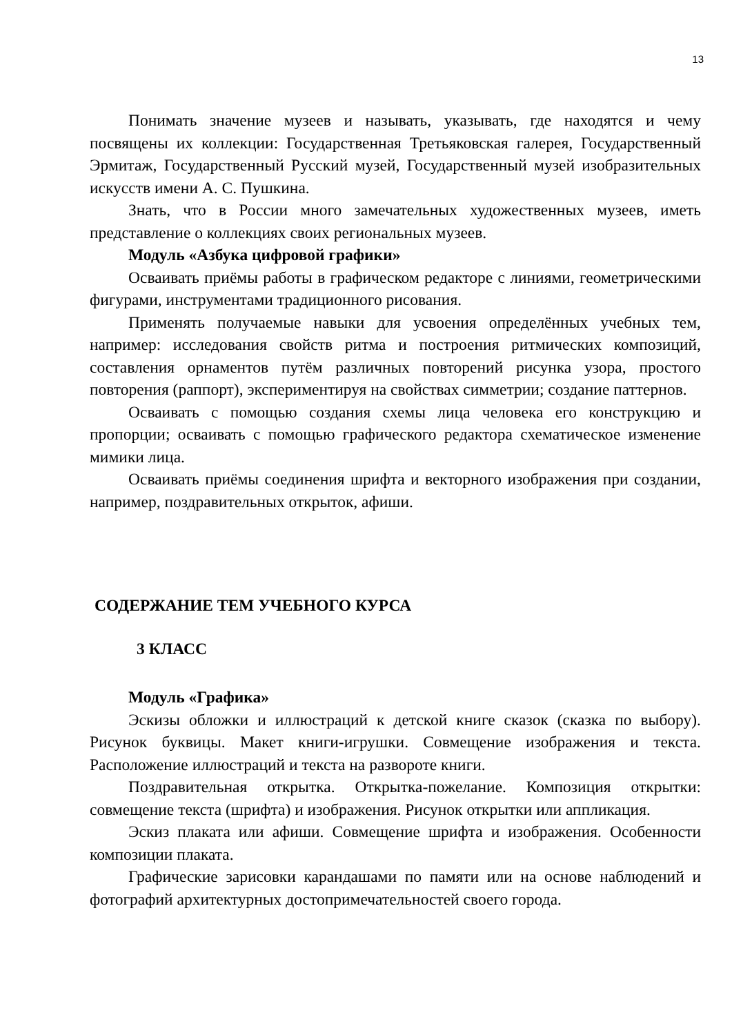13
Понимать значение музеев и называть, указывать, где находятся и чему посвящены их коллекции: Государственная Третьяковская галерея, Государственный Эрмитаж, Государственный Русский музей, Государственный музей изобразительных искусств имени А. С. Пушкина.
Знать, что в России много замечательных художественных музеев, иметь представление о коллекциях своих региональных музеев.
Модуль «Азбука цифровой графики»
Осваивать приёмы работы в графическом редакторе с линиями, геометрическими фигурами, инструментами традиционного рисования.
Применять получаемые навыки для усвоения определённых учебных тем, например: исследования свойств ритма и построения ритмических композиций, составления орнаментов путём различных повторений рисунка узора, простого повторения (раппорт), экспериментируя на свойствах симметрии; создание паттернов.
Осваивать с помощью создания схемы лица человека его конструкцию и пропорции; осваивать с помощью графического редактора схематическое изменение мимики лица.
Осваивать приёмы соединения шрифта и векторного изображения при создании, например, поздравительных открыток, афиши.
СОДЕРЖАНИЕ ТЕМ УЧЕБНОГО КУРСА
3 КЛАСС
Модуль «Графика»
Эскизы обложки и иллюстраций к детской книге сказок (сказка по выбору). Рисунок буквицы. Макет книги-игрушки. Совмещение изображения и текста. Расположение иллюстраций и текста на развороте книги.
Поздравительная открытка. Открытка-пожелание. Композиция открытки: совмещение текста (шрифта) и изображения. Рисунок открытки или аппликация.
Эскиз плаката или афиши. Совмещение шрифта и изображения. Особенности композиции плаката.
Графические зарисовки карандашами по памяти или на основе наблюдений и фотографий архитектурных достопримечательностей своего города.